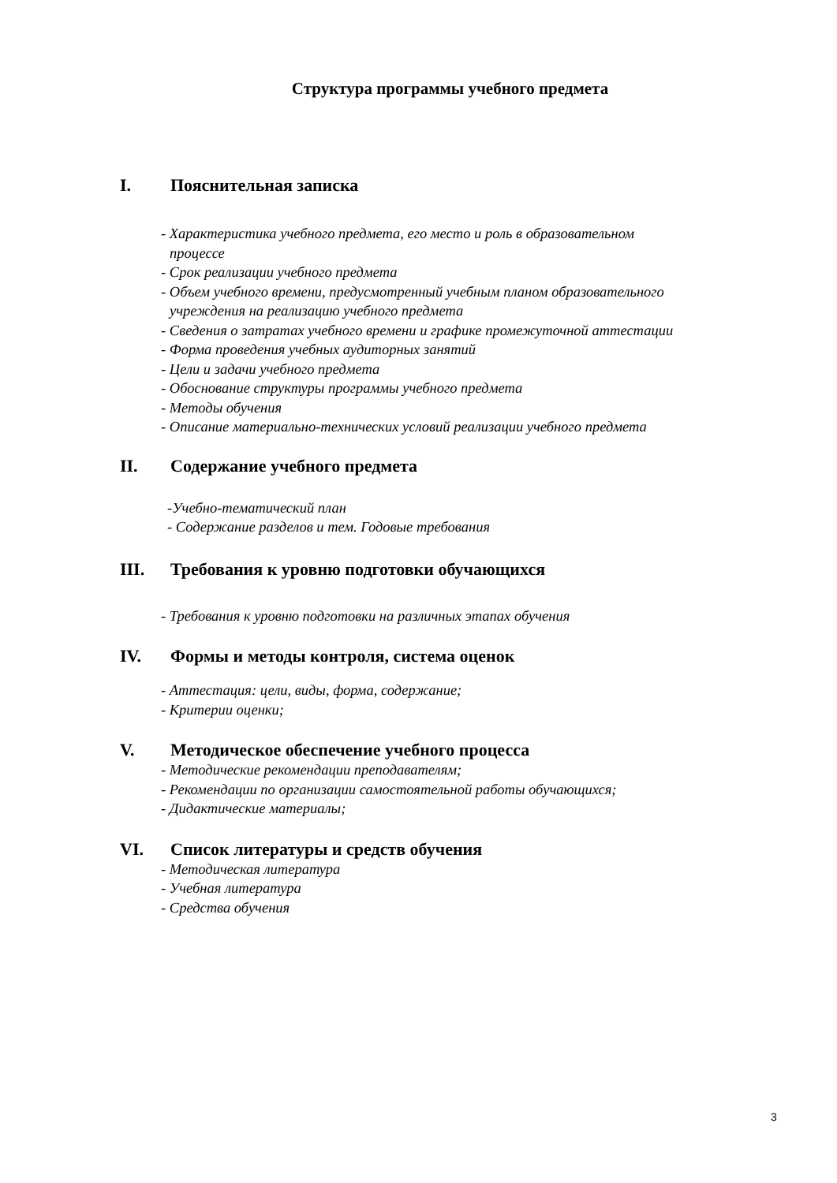Структура программы учебного предмета
I. Пояснительная записка
- Характеристика учебного предмета, его место и роль в образовательном
процессе
- Срок реализации учебного предмета
- Объем учебного времени, предусмотренный учебным планом образовательного
учреждения на реализацию учебного предмета
- Сведения о затратах учебного времени и графике промежуточной аттестации
- Форма проведения учебных аудиторных занятий
- Цели и задачи учебного предмета
- Обоснование структуры программы учебного предмета
- Методы обучения
- Описание материально-технических условий реализации учебного предмета
II. Содержание учебного предмета
-Учебно-тематический план
- Содержание разделов и тем. Годовые требования
III. Требования к уровню подготовки обучающихся
- Требования к уровню подготовки на различных этапах обучения
IV. Формы и методы контроля, система оценок
- Аттестация: цели, виды, форма, содержание;
- Критерии оценки;
V. Методическое обеспечение учебного процесса
- Методические рекомендации преподавателям;
- Рекомендации по организации самостоятельной работы обучающихся;
- Дидактические материалы;
VI. Список литературы и средств обучения
- Методическая литература
- Учебная литература
- Средства обучения
3